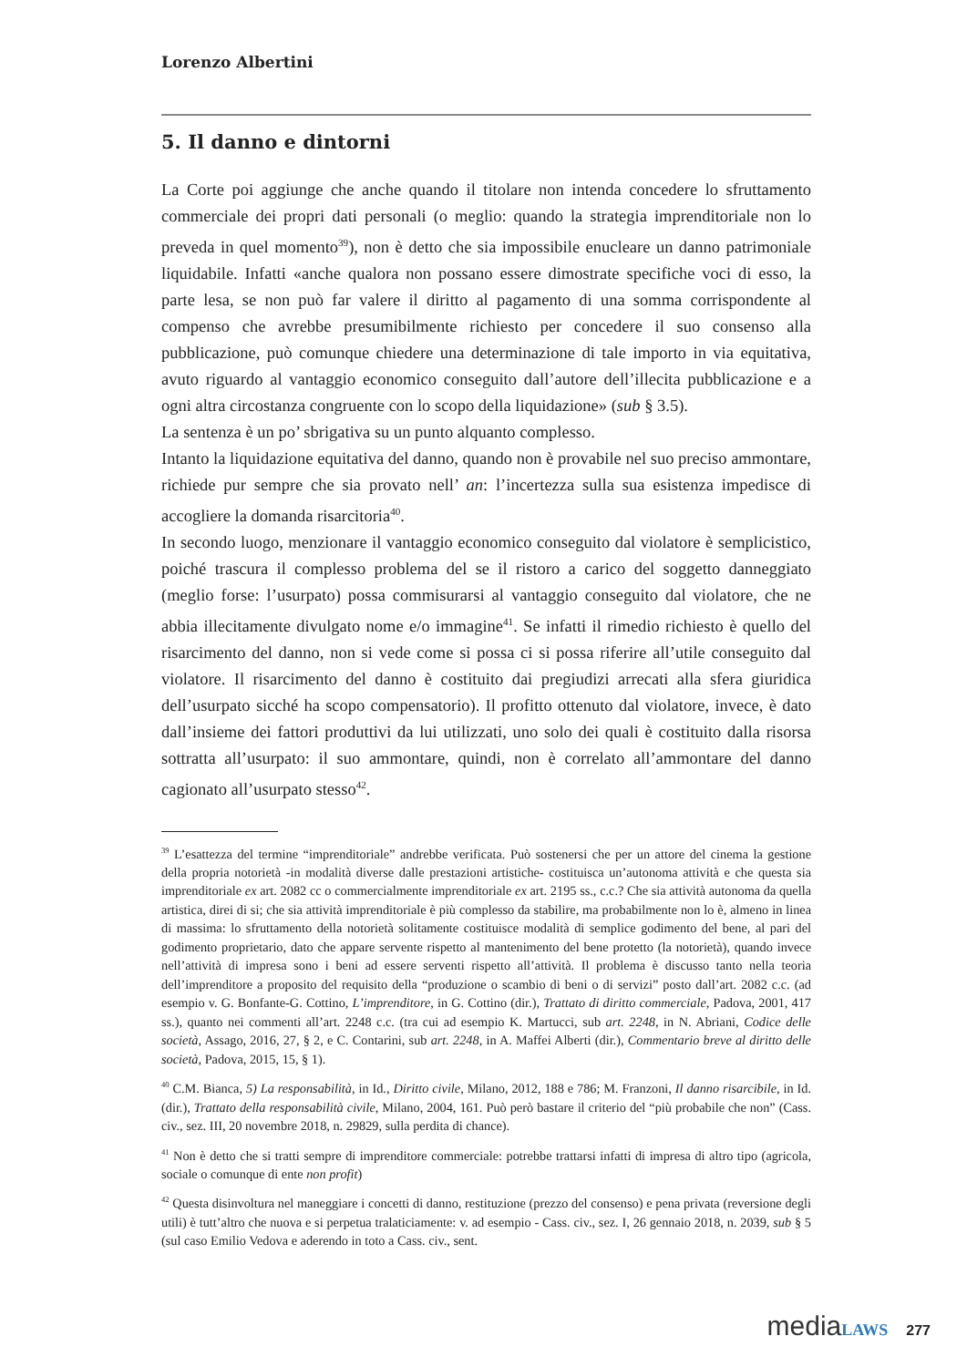Lorenzo Albertini
5. Il danno e dintorni
La Corte poi aggiunge che anche quando il titolare non intenda concedere lo sfruttamento commerciale dei propri dati personali (o meglio: quando la strategia imprenditoriale non lo preveda in quel momento<sup>39</sup>), non è detto che sia impossibile enucleare un danno patrimoniale liquidabile. Infatti «anche qualora non possano essere dimostrate specifiche voci di esso, la parte lesa, se non può far valere il diritto al pagamento di una somma corrispondente al compenso che avrebbe presumibilmente richiesto per concedere il suo consenso alla pubblicazione, può comunque chiedere una determinazione di tale importo in via equitativa, avuto riguardo al vantaggio economico conseguito dall’autore dell’illecita pubblicazione e a ogni altra circostanza congruente con lo scopo della liquidazione» (sub § 3.5).
La sentenza è un po’ sbrigativa su un punto alquanto complesso.
Intanto la liquidazione equitativa del danno, quando non è provabile nel suo preciso ammontare, richiede pur sempre che sia provato nell’ an: l’incertezza sulla sua esistenza impedisce di accogliere la domanda risarcitoria<sup>40</sup>.
In secondo luogo, menzionare il vantaggio economico conseguito dal violatore è semplicistico, poiché trascura il complesso problema del se il ristoro a carico del soggetto danneggiato (meglio forse: l’usurpato) possa commisurarsi al vantaggio conseguito dal violatore, che ne abbia illecitamente divulgato nome e/o immagine<sup>41</sup>. Se infatti il rimedio richiesto è quello del risarcimento del danno, non si vede come si possa ci si possa riferire all’utile conseguito dal violatore. Il risarcimento del danno è costituito dai pregiudizi arrecati alla sfera giuridica dell’usurpato sicché ha scopo compensatorio). Il profitto ottenuto dal violatore, invece, è dato dall’insieme dei fattori produttivi da lui utilizzati, uno solo dei quali è costituito dalla risorsa sottratta all’usurpato: il suo ammontare, quindi, non è correlato all’ammontare del danno cagionato all’usurpato stesso<sup>42</sup>.
<sup>39</sup> L’esattezza del termine “imprenditoriale” andrebbe verificata. Può sostenersi che per un attore del cinema la gestione della propria notorietà -in modalità diverse dalle prestazioni artistiche- costituisca un’autonoma attività e che questa sia imprenditoriale ex art. 2082 cc o commercialmente imprenditoriale ex art. 2195 ss., c.c.? Che sia attività autonoma da quella artistica, direi di si; che sia attività imprenditoriale è più complesso da stabilire, ma probabilmente non lo è, almeno in linea di massima: lo sfruttamento della notorietà solitamente costituisce modalità di semplice godimento del bene, al pari del godimento proprietario, dato che appare servente rispetto al mantenimento del bene protetto (la notorietà), quando invece nell’attività di impresa sono i beni ad essere serventi rispetto all’attività. Il problema è discusso tanto nella teoria dell’imprenditore a proposito del requisito della “produzione o scambio di beni o di servizi” posto dall’art. 2082 c.c. (ad esempio v. G. Bonfante-G. Cottino, L’imprenditore, in G. Cottino (dir.), Trattato di diritto commerciale, Padova, 2001, 417 ss.), quanto nei commenti all’art. 2248 c.c. (tra cui ad esempio K. Martucci, sub art. 2248, in N. Abriani, Codice delle società, Assago, 2016, 27, § 2, e C. Contarini, sub art. 2248, in A. Maffei Alberti (dir.), Commentario breve al diritto delle società, Padova, 2015, 15, § 1).
<sup>40</sup> C.M. Bianca, 5) La responsabilità, in Id., Diritto civile, Milano, 2012, 188 e 786; M. Franzoni, Il danno risarcibile, in Id. (dir.), Trattato della responsabilità civile, Milano, 2004, 161. Può però bastare il criterio del “più probabile che non” (Cass. civ., sez. III, 20 novembre 2018, n. 29829, sulla perdita di chance).
<sup>41</sup> Non è detto che si tratti sempre di imprenditore commerciale: potrebbe trattarsi infatti di impresa di altro tipo (agricola, sociale o comunque di ente non profit)
<sup>42</sup> Questa disinvoltura nel maneggiare i concetti di danno, restituzione (prezzo del consenso) e pena privata (reversione degli utili) è tutt’altro che nuova e si perpetua tralaticiamente: v. ad esempio - Cass. civ., sez. I, 26 gennaio 2018, n. 2039, sub § 5 (sul caso Emilio Vedova e aderendo in toto a Cass. civ., sent.
media LAWS 277